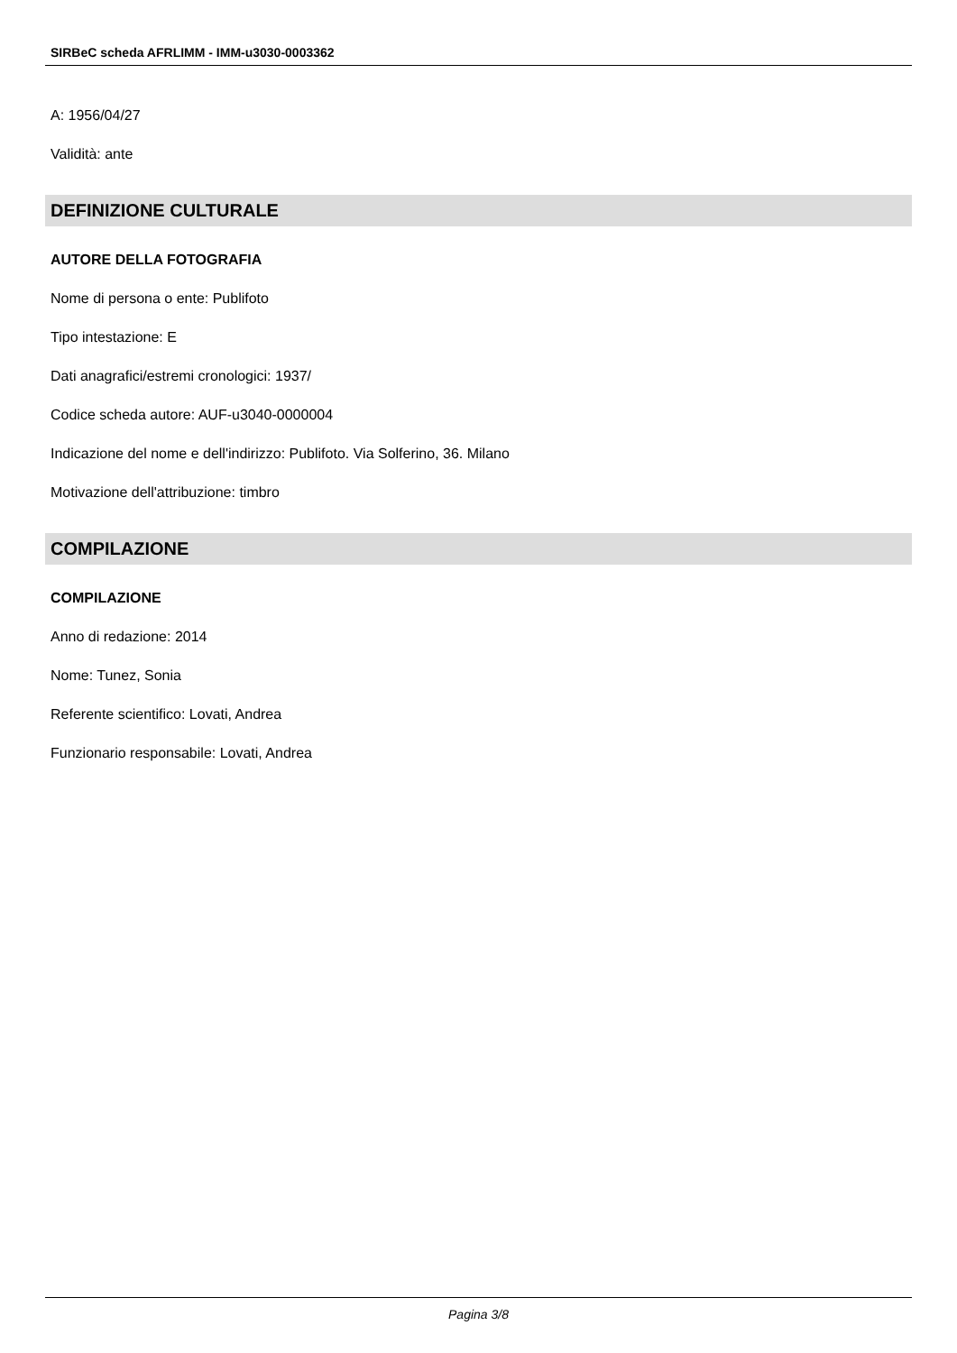SIRBeC scheda AFRLIMM - IMM-u3030-0003362
A: 1956/04/27
Validità: ante
DEFINIZIONE CULTURALE
AUTORE DELLA FOTOGRAFIA
Nome di persona o ente: Publifoto
Tipo intestazione: E
Dati anagrafici/estremi cronologici: 1937/
Codice scheda autore: AUF-u3040-0000004
Indicazione del nome e dell'indirizzo: Publifoto. Via Solferino, 36. Milano
Motivazione dell'attribuzione: timbro
COMPILAZIONE
COMPILAZIONE
Anno di redazione: 2014
Nome: Tunez, Sonia
Referente scientifico: Lovati, Andrea
Funzionario responsabile: Lovati, Andrea
Pagina 3/8